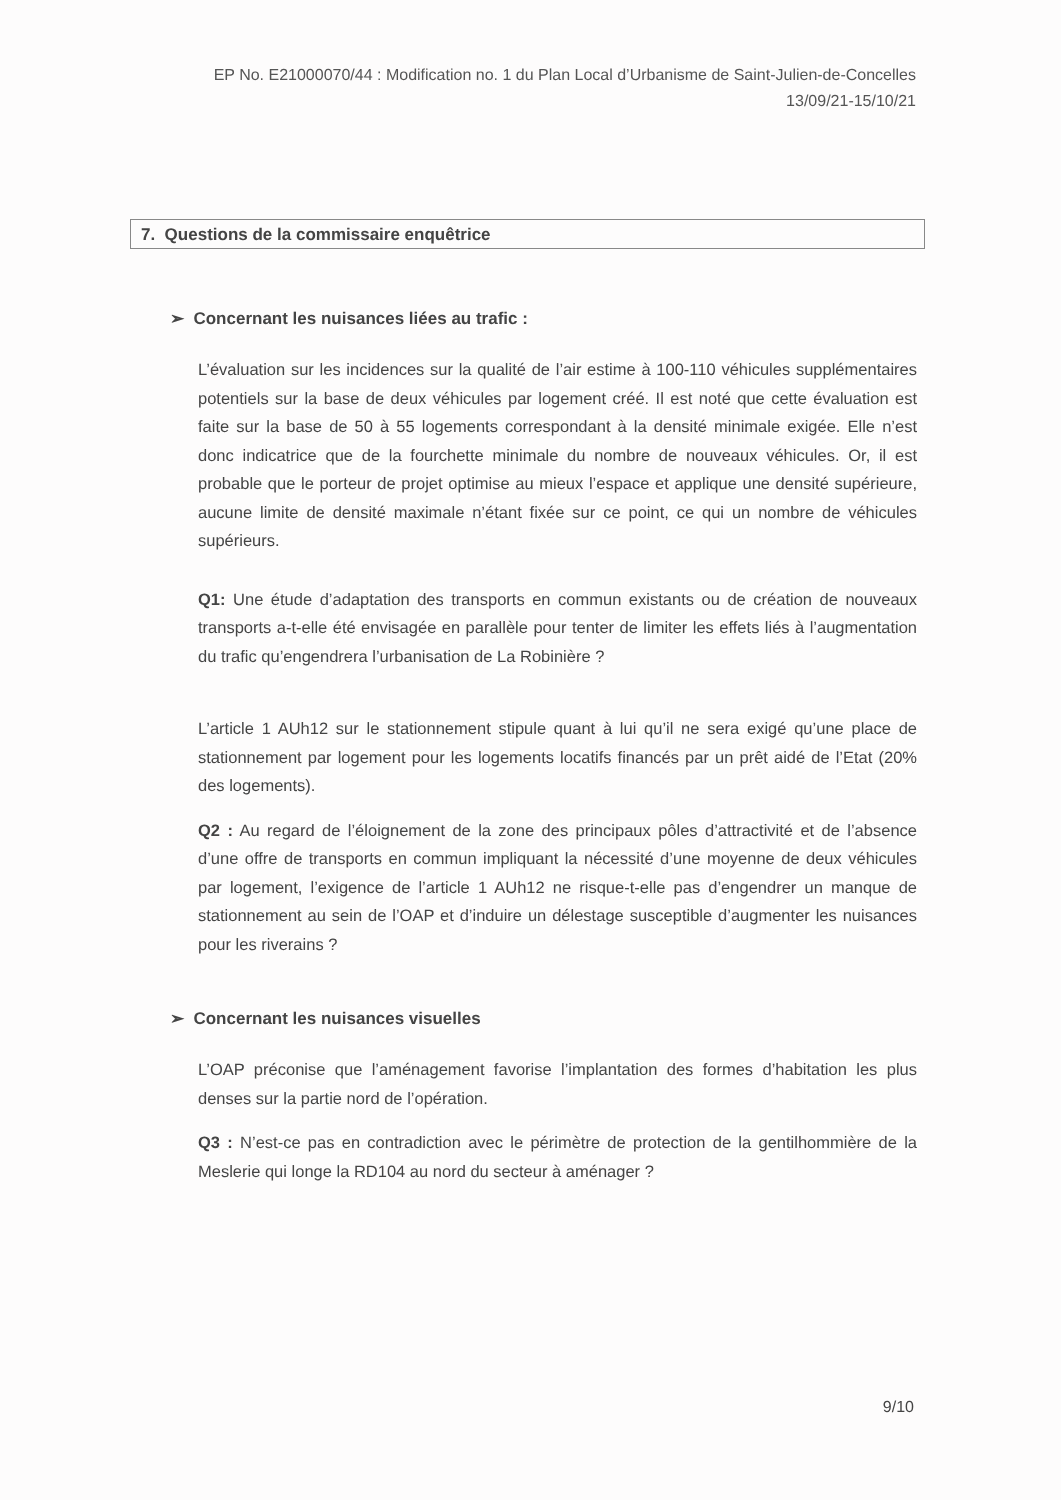EP No. E21000070/44 : Modification no. 1 du Plan Local d’Urbanisme de Saint-Julien-de-Concelles
13/09/21-15/10/21
7. Questions de la commissaire enquêtrice
➢ Concernant les nuisances liées au trafic :
L’évaluation sur les incidences sur la qualité de l’air estime à 100-110 véhicules supplémentaires potentiels sur la base de deux véhicules par logement créé. Il est noté que cette évaluation est faite sur la base de 50 à 55 logements correspondant à la densité minimale exigée. Elle n’est donc indicatrice que de la fourchette minimale du nombre de nouveaux véhicules. Or, il est probable que le porteur de projet optimise au mieux l’espace et applique une densité supérieure, aucune limite de densité maximale n’étant fixée sur ce point, ce qui un nombre de véhicules supérieurs.
Q1: Une étude d’adaptation des transports en commun existants ou de création de nouveaux transports a-t-elle été envisagée en parallèle pour tenter de limiter les effets liés à l’augmentation du trafic qu’engendrera l’urbanisation de La Robinière ?
L’article 1 AUh12 sur le stationnement stipule quant à lui qu’il ne sera exigé qu’une place de stationnement par logement pour les logements locatifs financés par un prêt aidé de l’Etat (20% des logements).
Q2 : Au regard de l’éloignement de la zone des principaux pôles d’attractivité et de l’absence d’une offre de transports en commun impliquant la nécessité d’une moyenne de deux véhicules par logement, l’exigence de l’article 1 AUh12 ne risque-t-elle pas d’engendrer un manque de stationnement au sein de l’OAP et d’induire un délestage susceptible d’augmenter les nuisances pour les riverains ?
➢ Concernant les nuisances visuelles
L’OAP préconise que l’aménagement favorise l’implantation des formes d’habitation les plus denses sur la partie nord de l’opération.
Q3 : N’est-ce pas en contradiction avec le périmètre de protection de la gentilhommière de la Meslerie qui longe la RD104 au nord du secteur à aménager ?
9/10